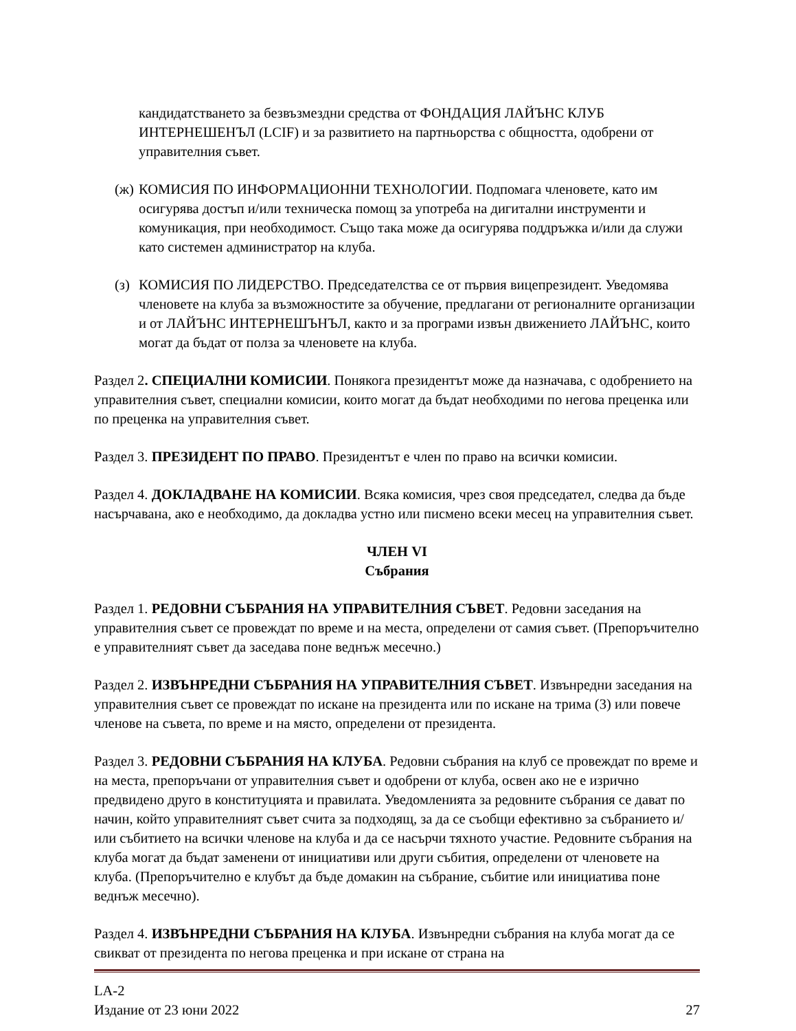кандидатстването за безвъзмездни средства от ФОНДАЦИЯ ЛАЙЪНС КЛУБ ИНТЕРНЕШЕНЪЛ (LCIF) и за развитието на партньорства с общността, одобрени от управителния съвет.
(ж) КОМИСИЯ ПО ИНФОРМАЦИОННИ ТЕХНОЛОГИИ. Подпомага членовете, като им осигурява достъп и/или техническа помощ за употреба на дигитални инструменти и комуникация, при необходимост. Също така може да осигурява поддръжка и/или да служи като системен администратор на клуба.
(з) КОМИСИЯ ПО ЛИДЕРСТВО. Председателства се от първия вицепрезидент. Уведомява членовете на клуба за възможностите за обучение, предлагани от регионалните организации и от ЛАЙЪНС ИНТЕРНЕШЪНЪЛ, както и за програми извън движението ЛАЙЪНС, които могат да бъдат от полза за членовете на клуба.
Раздел 2. СПЕЦИАЛНИ КОМИСИИ. Понякога президентът може да назначава, с одобрението на управителния съвет, специални комисии, които могат да бъдат необходими по негова преценка или по преценка на управителния съвет.
Раздел 3. ПРЕЗИДЕНТ ПО ПРАВО. Президентът е член по право на всички комисии.
Раздел 4. ДОКЛАДВАНЕ НА КОМИСИИ. Всяка комисия, чрез своя председател, следва да бъде насърчавана, ако е необходимо, да докладва устно или писмено всеки месец на управителния съвет.
ЧЛЕН VI
Събрания
Раздел 1. РЕДОВНИ СЪБРАНИЯ НА УПРАВИТЕЛНИЯ СЪВЕТ. Редовни заседания на управителния съвет се провеждат по време и на места, определени от самия съвет. (Препоръчително е управителният съвет да заседава поне веднъж месечно.)
Раздел 2. ИЗВЪНРЕДНИ СЪБРАНИЯ НА УПРАВИТЕЛНИЯ СЪВЕТ. Извънредни заседания на управителния съвет се провеждат по искане на президента или по искане на трима (3) или повече членове на съвета, по време и на място, определени от президента.
Раздел 3. РЕДОВНИ СЪБРАНИЯ НА КЛУБА. Редовни събрания на клуб се провеждат по време и на места, препоръчани от управителния съвет и одобрени от клуба, освен ако не е изрично предвидено друго в конституцията и правилата. Уведомленията за редовните събрания се дават по начин, който управителният съвет счита за подходящ, за да се съобщи ефективно за събранието и/или събитието на всички членове на клуба и да се насърчи тяхното участие. Редовните събрания на клуба могат да бъдат заменени от инициативи или други събития, определени от членовете на клуба. (Препоръчително е клубът да бъде домакин на събрание, събитие или инициатива поне веднъж месечно).
Раздел 4. ИЗВЪНРЕДНИ СЪБРАНИЯ НА КЛУБА. Извънредни събрания на клуба могат да се свикват от президента по негова преценка и при искане от страна на
LA-2
Издание от 23 юни 2022
27